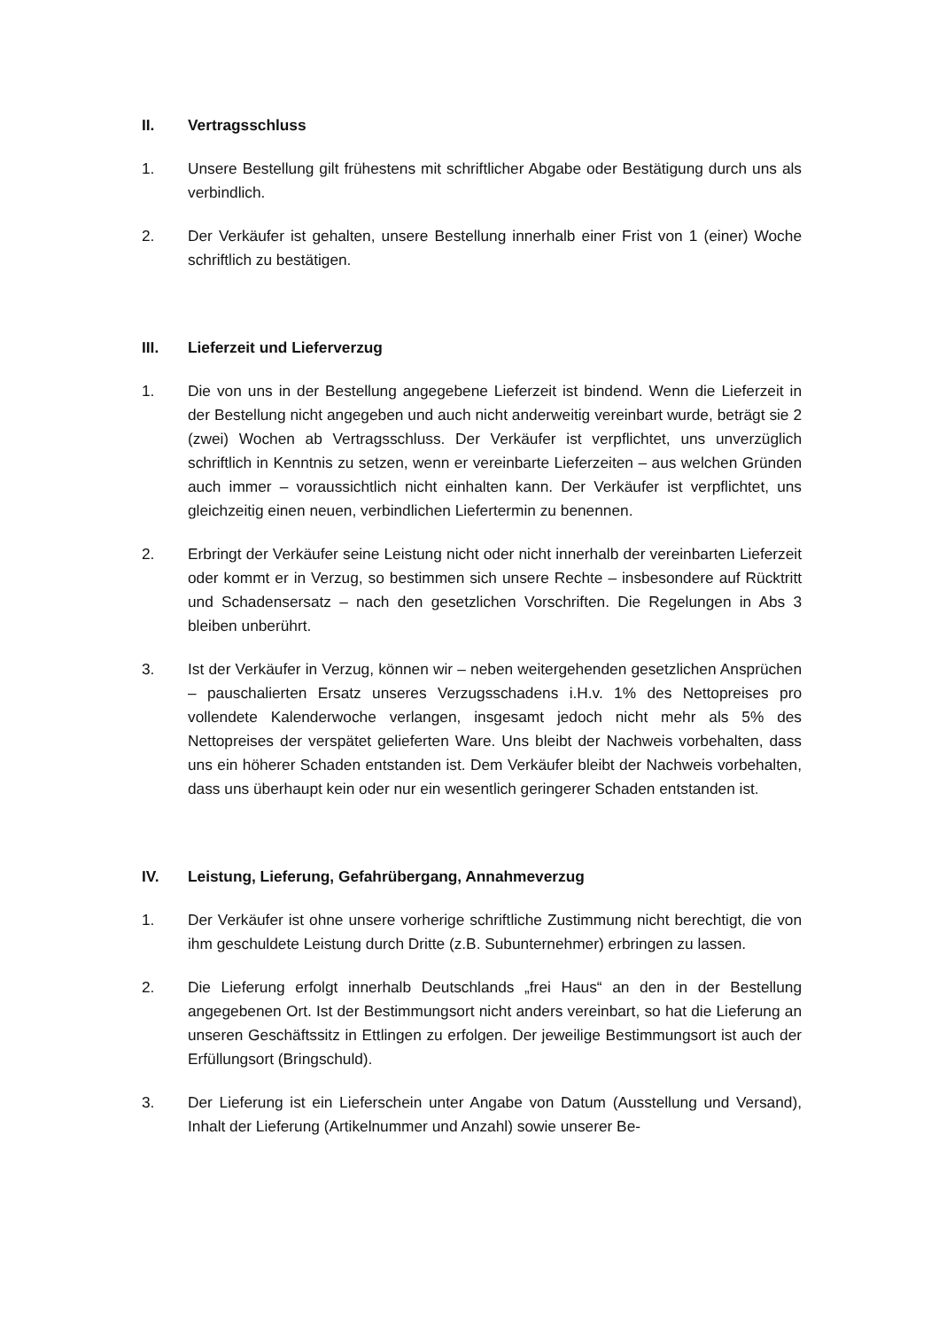II. Vertragsschluss
1. Unsere Bestellung gilt frühestens mit schriftlicher Abgabe oder Bestätigung durch uns als verbindlich.
2. Der Verkäufer ist gehalten, unsere Bestellung innerhalb einer Frist von 1 (einer) Woche schriftlich zu bestätigen.
III. Lieferzeit und Lieferverzug
1. Die von uns in der Bestellung angegebene Lieferzeit ist bindend. Wenn die Lieferzeit in der Bestellung nicht angegeben und auch nicht anderweitig vereinbart wurde, beträgt sie 2 (zwei) Wochen ab Vertragsschluss. Der Verkäufer ist verpflichtet, uns unverzüglich schriftlich in Kenntnis zu setzen, wenn er vereinbarte Lieferzeiten – aus welchen Gründen auch immer – voraussichtlich nicht einhalten kann. Der Verkäufer ist verpflichtet, uns gleichzeitig einen neuen, verbindlichen Liefertermin zu benennen.
2. Erbringt der Verkäufer seine Leistung nicht oder nicht innerhalb der vereinbarten Lieferzeit oder kommt er in Verzug, so bestimmen sich unsere Rechte – insbesondere auf Rücktritt und Schadensersatz – nach den gesetzlichen Vorschriften. Die Regelungen in Abs 3 bleiben unberührt.
3. Ist der Verkäufer in Verzug, können wir – neben weitergehenden gesetzlichen Ansprüchen – pauschalierten Ersatz unseres Verzugsschadens i.H.v. 1% des Nettopreises pro vollendete Kalenderwoche verlangen, insgesamt jedoch nicht mehr als 5% des Nettopreises der verspätet gelieferten Ware. Uns bleibt der Nachweis vorbehalten, dass uns ein höherer Schaden entstanden ist. Dem Verkäufer bleibt der Nachweis vorbehalten, dass uns überhaupt kein oder nur ein wesentlich geringerer Schaden entstanden ist.
IV. Leistung, Lieferung, Gefahrübergang, Annahmeverzug
1. Der Verkäufer ist ohne unsere vorherige schriftliche Zustimmung nicht berechtigt, die von ihm geschuldete Leistung durch Dritte (z.B. Subunternehmer) erbringen zu lassen.
2. Die Lieferung erfolgt innerhalb Deutschlands „frei Haus“ an den in der Bestellung angegebenen Ort. Ist der Bestimmungsort nicht anders vereinbart, so hat die Lieferung an unseren Geschäftssitz in Ettlingen zu erfolgen. Der jeweilige Bestimmungsort ist auch der Erfüllungsort (Bringschuld).
3. Der Lieferung ist ein Lieferschein unter Angabe von Datum (Ausstellung und Versand), Inhalt der Lieferung (Artikelnummer und Anzahl) sowie unserer Be-